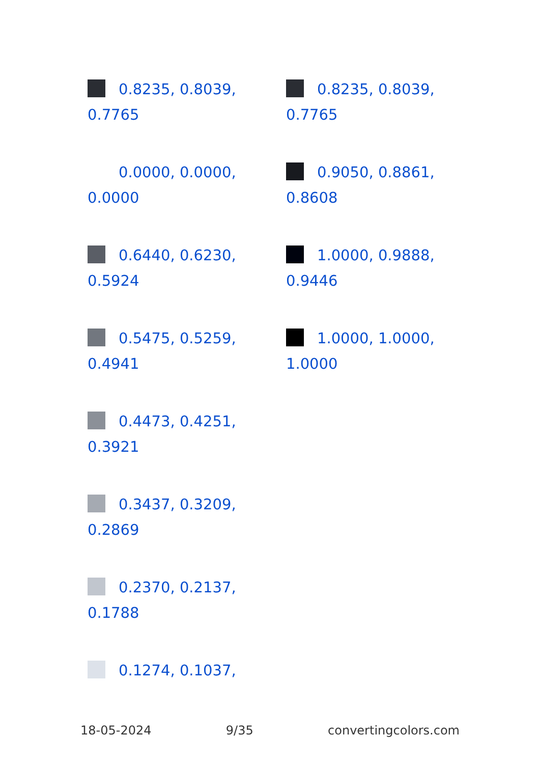0.8235, 0.8039, 0.7765
0.0000, 0.0000, 0.0000
0.6440, 0.6230, 0.5924
0.5475, 0.5259, 0.4941
0.4473, 0.4251, 0.3921
0.3437, 0.3209, 0.2869
0.2370, 0.2137, 0.1788
0.1274, 0.1037,
0.8235, 0.8039, 0.7765
0.9050, 0.8861, 0.8608
1.0000, 0.9888, 0.9446
1.0000, 1.0000, 1.0000
18-05-2024 9/35 convertingcolors.com